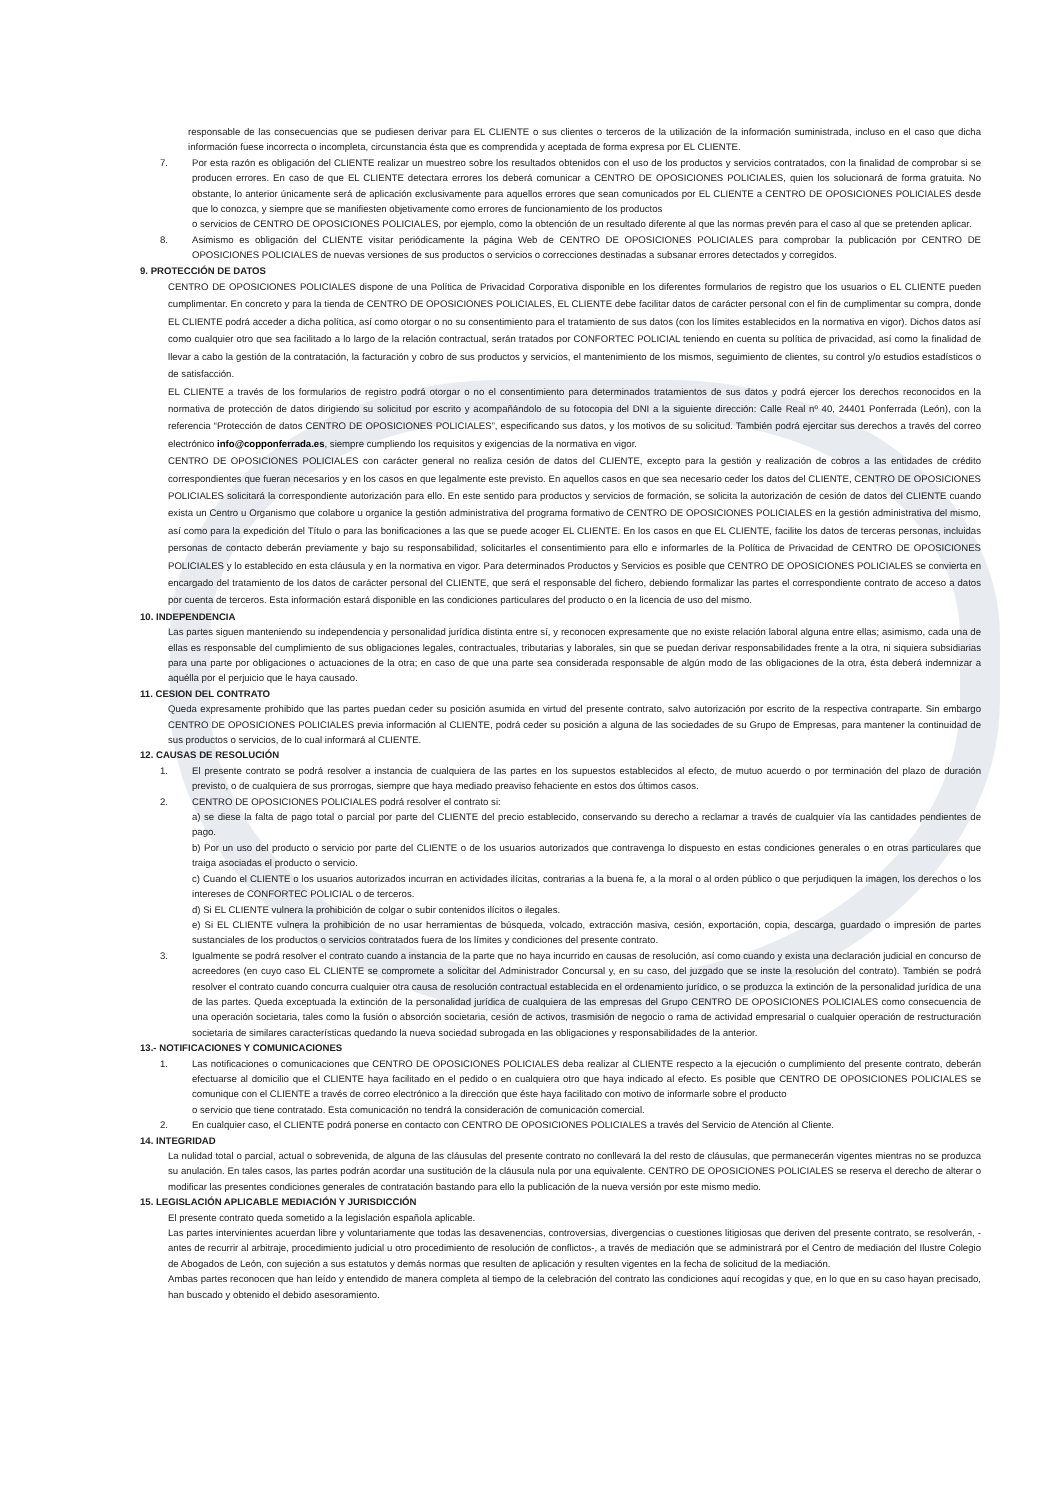responsable de las consecuencias que se pudiesen derivar para EL CLIENTE o sus clientes o terceros de la utilización de la información suministrada, incluso en el caso que dicha información fuese incorrecta o incompleta, circunstancia ésta que es comprendida y aceptada de forma expresa por EL CLIENTE.
7. Por esta razón es obligación del CLIENTE realizar un muestreo sobre los resultados obtenidos con el uso de los productos y servicios contratados, con la finalidad de comprobar si se producen errores. En caso de que EL CLIENTE detectara errores los deberá comunicar a CENTRO DE OPOSICIONES POLICIALES, quien los solucionará de forma gratuita. No obstante, lo anterior únicamente será de aplicación exclusivamente para aquellos errores que sean comunicados por EL CLIENTE a CENTRO DE OPOSICIONES POLICIALES desde que lo conozca, y siempre que se manifiesten objetivamente como errores de funcionamiento de los productos
o servicios de CENTRO DE OPOSICIONES POLICIALES, por ejemplo, como la obtención de un resultado diferente al que las normas prevén para el caso al que se pretenden aplicar.
8. Asimismo es obligación del CLIENTE visitar periódicamente la página Web de CENTRO DE OPOSICIONES POLICIALES para comprobar la publicación por CENTRO DE OPOSICIONES POLICIALES de nuevas versiones de sus productos o servicios o correcciones destinadas a subsanar errores detectados y corregidos.
9. PROTECCIÓN DE DATOS
CENTRO DE OPOSICIONES POLICIALES dispone de una Política de Privacidad Corporativa disponible en los diferentes formularios de registro que los usuarios o EL CLIENTE pueden cumplimentar. En concreto y para la tienda de CENTRO DE OPOSICIONES POLICIALES, EL CLIENTE debe facilitar datos de carácter personal con el fin de cumplimentar su compra, donde EL CLIENTE podrá acceder a dicha política, así como otorgar o no su consentimiento para el tratamiento de sus datos (con los límites establecidos en la normativa en vigor). Dichos datos así como cualquier otro que sea facilitado a lo largo de la relación contractual, serán tratados por CONFORTEC POLICIAL teniendo en cuenta su política de privacidad, así como la finalidad de llevar a cabo la gestión de la contratación, la facturación y cobro de sus productos y servicios, el mantenimiento de los mismos, seguimiento de clientes, su control y/o estudios estadísticos o de satisfacción.
EL CLIENTE a través de los formularios de registro podrá otorgar o no el consentimiento para determinados tratamientos de sus datos y podrá ejercer los derechos reconocidos en la normativa de protección de datos dirigiendo su solicitud por escrito y acompañándolo de su fotocopia del DNI a la siguiente dirección: Calle Real nº 40, 24401 Ponferrada (León), con la referencia “Protección de datos CENTRO DE OPOSICIONES POLICIALES”, especificando sus datos, y los motivos de su solicitud. También podrá ejercitar sus derechos a través del correo electrónico info@copponferrada.es, siempre cumpliendo los requisitos y exigencias de la normativa en vigor.
CENTRO DE OPOSICIONES POLICIALES con carácter general no realiza cesión de datos del CLIENTE, excepto para la gestión y realización de cobros a las entidades de crédito correspondientes que fueran necesarios y en los casos en que legalmente este previsto. En aquellos casos en que sea necesario ceder los datos del CLIENTE, CENTRO DE OPOSICIONES POLICIALES solicitará la correspondiente autorización para ello. En este sentido para productos y servicios de formación, se solicita la autorización de cesión de datos del CLIENTE cuando exista un Centro u Organismo que colabore u organice la gestión administrativa del programa formativo de CENTRO DE OPOSICIONES POLICIALES en la gestión administrativa del mismo, así como para la expedición del Título o para las bonificaciones a las que se puede acoger EL CLIENTE. En los casos en que EL CLIENTE, facilite los datos de terceras personas, incluidas personas de contacto deberán previamente y bajo su responsabilidad, solicitarles el consentimiento para ello e informarles de la Política de Privacidad de CENTRO DE OPOSICIONES POLICIALES y lo establecido en esta cláusula y en la normativa en vigor. Para determinados Productos y Servicios es posible que CENTRO DE OPOSICIONES POLICIALES se convierta en encargado del tratamiento de los datos de carácter personal del CLIENTE, que será el responsable del fichero, debiendo formalizar las partes el correspondiente contrato de acceso a datos por cuenta de terceros. Esta información estará disponible en las condiciones particulares del producto o en la licencia de uso del mismo.
10. INDEPENDENCIA
Las partes siguen manteniendo su independencia y personalidad jurídica distinta entre sí, y reconocen expresamente que no existe relación laboral alguna entre ellas; asimismo, cada una de ellas es responsable del cumplimiento de sus obligaciones legales, contractuales, tributarias y laborales, sin que se puedan derivar responsabilidades frente a la otra, ni siquiera subsidiarias para una parte por obligaciones o actuaciones de la otra; en caso de que una parte sea considerada responsable de algún modo de las obligaciones de la otra, ésta deberá indemnizar a aquélla por el perjuicio que le haya causado.
11. CESION DEL CONTRATO
Queda expresamente prohibido que las partes puedan ceder su posición asumida en virtud del presente contrato, salvo autorización por escrito de la respectiva contraparte. Sin embargo CENTRO DE OPOSICIONES POLICIALES previa información al CLIENTE, podrá ceder su posición a alguna de las sociedades de su Grupo de Empresas, para mantener la continuidad de sus productos o servicios, de lo cual informará al CLIENTE.
12. CAUSAS DE RESOLUCIÓN
1. El presente contrato se podrá resolver a instancia de cualquiera de las partes en los supuestos establecidos al efecto, de mutuo acuerdo o por terminación del plazo de duración previsto, o de cualquiera de sus prorrogas, siempre que haya mediado preaviso fehaciente en estos dos últimos casos.
2. CENTRO DE OPOSICIONES POLICIALES podrá resolver el contrato si:
a) se diese la falta de pago total o parcial por parte del CLIENTE del precio establecido, conservando su derecho a reclamar a través de cualquier vía las cantidades pendientes de pago.
b) Por un uso del producto o servicio por parte del CLIENTE o de los usuarios autorizados que contravenga lo dispuesto en estas condiciones generales o en otras particulares que traiga asociadas el producto o servicio.
c) Cuando el CLIENTE o los usuarios autorizados incurran en actividades ilícitas, contrarias a la buena fe, a la moral o al orden público o que perjudiquen la imagen, los derechos o los intereses de CONFORTEC POLICIAL o de terceros.
d) Si EL CLIENTE vulnera la prohibición de colgar o subir contenidos ilícitos o ilegales.
e) Si EL CLIENTE vulnera la prohibición de no usar herramientas de búsqueda, volcado, extracción masiva, cesión, exportación, copia, descarga, guardado o impresión de partes sustanciales de los productos o servicios contratados fuera de los límites y condiciones del presente contrato.
3. Igualmente se podrá resolver el contrato cuando a instancia de la parte que no haya incurrido en causas de resolución, así como cuando y exista una declaración judicial en concurso de acreedores (en cuyo caso EL CLIENTE se compromete a solicitar del Administrador Concursal y, en su caso, del juzgado que se inste la resolución del contrato). También se podrá resolver el contrato cuando concurra cualquier otra causa de resolución contractual establecida en el ordenamiento jurídico, o se produzca la extinción de la personalidad jurídica de una de las partes. Queda exceptuada la extinción de la personalidad jurídica de cualquiera de las empresas del Grupo CENTRO DE OPOSICIONES POLICIALES como consecuencia de una operación societaria, tales como la fusión o absorción societaria, cesión de activos, trasmisión de negocio o rama de actividad empresarial o cualquier operación de restructuración societaria de similares características quedando la nueva sociedad subrogada en las obligaciones y responsabilidades de la anterior.
13.- NOTIFICACIONES Y COMUNICACIONES
1. Las notificaciones o comunicaciones que CENTRO DE OPOSICIONES POLICIALES deba realizar al CLIENTE respecto a la ejecución o cumplimiento del presente contrato, deberán efectuarse al domicilio que el CLIENTE haya facilitado en el pedido o en cualquiera otro que haya indicado al efecto. Es posible que CENTRO DE OPOSICIONES POLICIALES se comunique con el CLIENTE a través de correo electrónico a la dirección que éste haya facilitado con motivo de informarle sobre el producto
o servicio que tiene contratado. Esta comunicación no tendrá la consideración de comunicación comercial.
2. En cualquier caso, el CLIENTE podrá ponerse en contacto con CENTRO DE OPOSICIONES POLICIALES a través del Servicio de Atención al Cliente.
14. INTEGRIDAD
La nulidad total o parcial, actual o sobrevenida, de alguna de las cláusulas del presente contrato no conllevará la del resto de cláusulas, que permanecerán vigentes mientras no se produzca su anulación. En tales casos, las partes podrán acordar una sustitución de la cláusula nula por una equivalente. CENTRO DE OPOSICIONES POLICIALES se reserva el derecho de alterar o modificar las presentes condiciones generales de contratación bastando para ello la publicación de la nueva versión por este mismo medio.
15. LEGISLACIÓN APLICABLE MEDIACIÓN Y JURISDICCIÓN
El presente contrato queda sometido a la legislación española aplicable.
Las partes intervinientes acuerdan libre y voluntariamente que todas las desavenencias, controversias, divergencias o cuestiones litigiosas que deriven del presente contrato, se resolverán, - antes de recurrir al arbitraje, procedimiento judicial u otro procedimiento de resolución de conflictos-, a través de mediación que se administrará por el Centro de mediación del Ilustre Colegio de Abogados de León, con sujeción a sus estatutos y demás normas que resulten de aplicación y resulten vigentes en la fecha de solicitud de la mediación.
Ambas partes reconocen que han leído y entendido de manera completa al tiempo de la celebración del contrato las condiciones aquí recogidas y que, en lo que en su caso hayan precisado, han buscado y obtenido el debido asesoramiento.